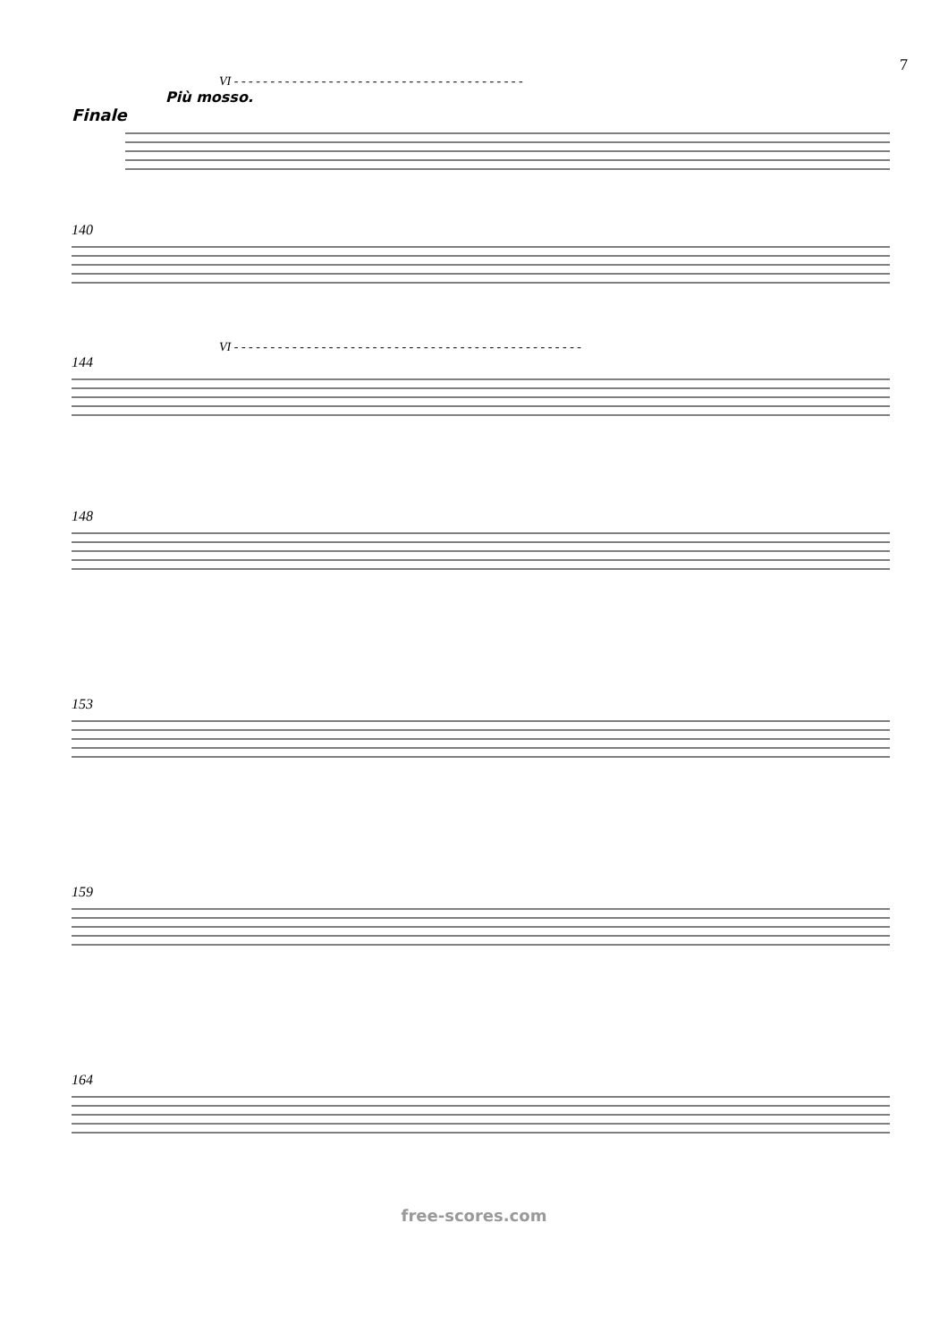7
VI - - - - - - - - - - - - - - - - - - - - - - - - - - - - - - - - - - - - - - - -
Più mosso.
Finale
140
VI - - - - - - - - - - - - - - - - - - - - - - - - - - - - - - - - - - - - - - - - - - - - - - - -
144
148
153
159
164
free-scores.com